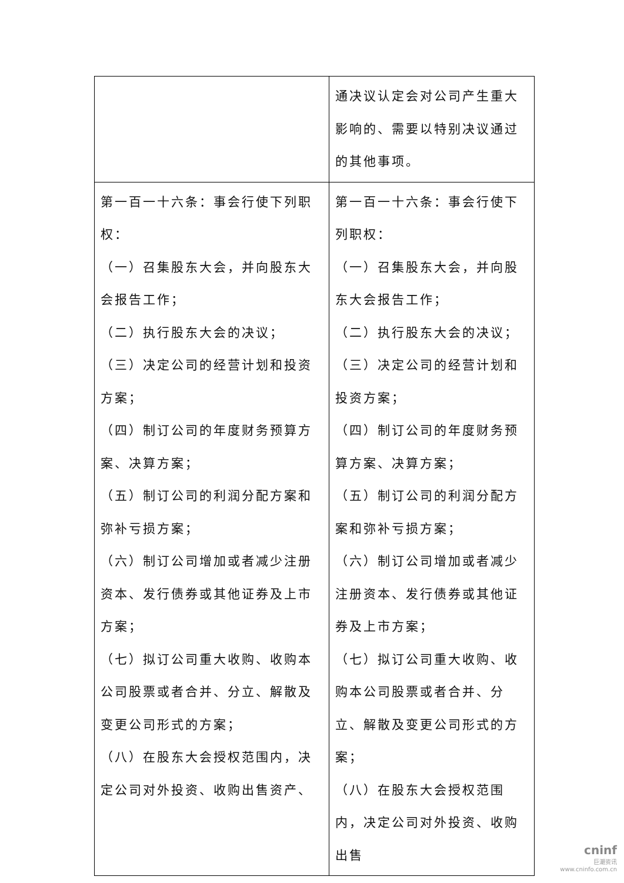| | 通决议认定会对公司产生重大影响的、需要以特别决议通过的其他事项。 |
| 第一百一十六条：事会行使下列职权： （一）召集股东大会，并向股东大会报告工作； （二）执行股东大会的决议； （三）决定公司的经营计划和投资方案； （四）制订公司的年度财务预算方案、决算方案； （五）制订公司的利润分配方案和弥补亏损方案； （六）制订公司增加或者减少注册资本、发行债券或其他证券及上市方案； （七）拟订公司重大收购、收购本公司股票或者合并、分立、解散及变更公司形式的方案； （八）在股东大会授权范围内，决定公司对外投资、收购出售资产、 | 第一百一十六条：事会行使下列职权： （一）召集股东大会，并向股东大会报告工作； （二）执行股东大会的决议； （三）决定公司的经营计划和投资方案； （四）制订公司的年度财务预算方案、决算方案； （五）制订公司的利润分配方案和弥补亏损方案； （六）制订公司增加或者减少注册资本、发行债券或其他证券及上市方案； （七）拟订公司重大收购、收购本公司股票或者合并、分立、解散及变更公司形式的方案； （八）在股东大会授权范围内，决定公司对外投资、收购出售 |
cninf
巨潮资讯
www.cninfo.com.cn